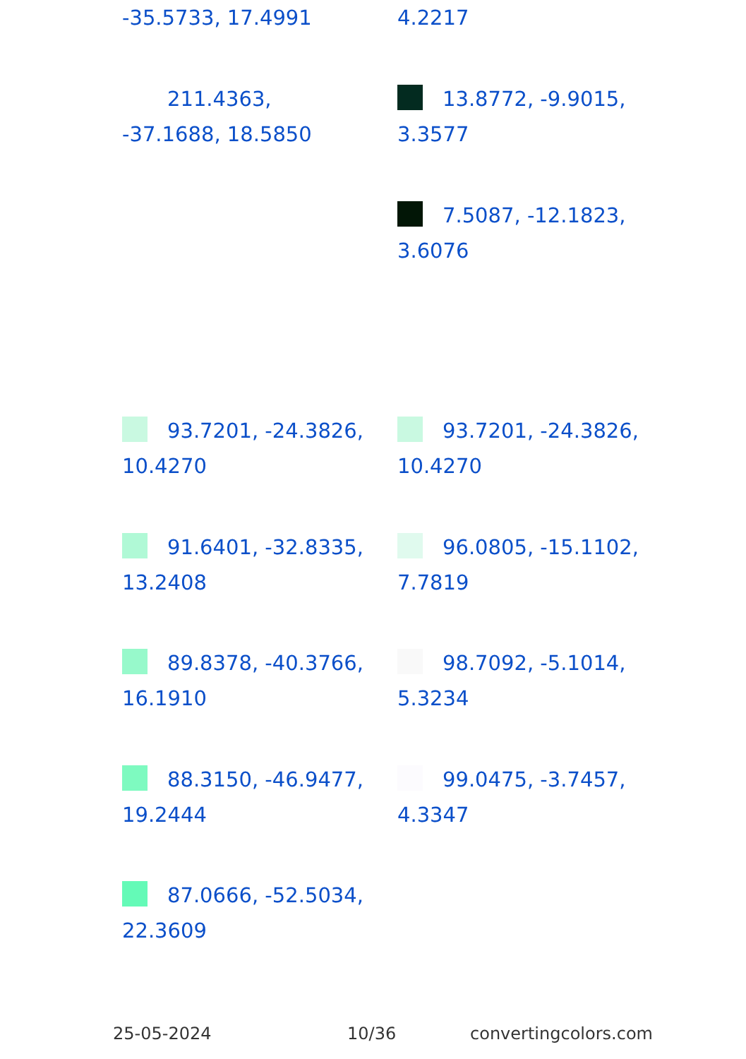-35.5733, 17.4991 4.2217
211.4363, -37.1688, 18.5850
13.8772, -9.9015, 3.3577
7.5087, -12.1823, 3.6076
93.7201, -24.3826, 10.4270
93.7201, -24.3826, 10.4270
91.6401, -32.8335, 13.2408
96.0805, -15.1102, 7.7819
89.8378, -40.3766, 16.1910
98.7092, -5.1014, 5.3234
88.3150, -46.9477, 19.2444
99.0475, -3.7457, 4.3347
87.0666, -52.5034, 22.3609
25-05-2024 10/36 convertingcolors.com